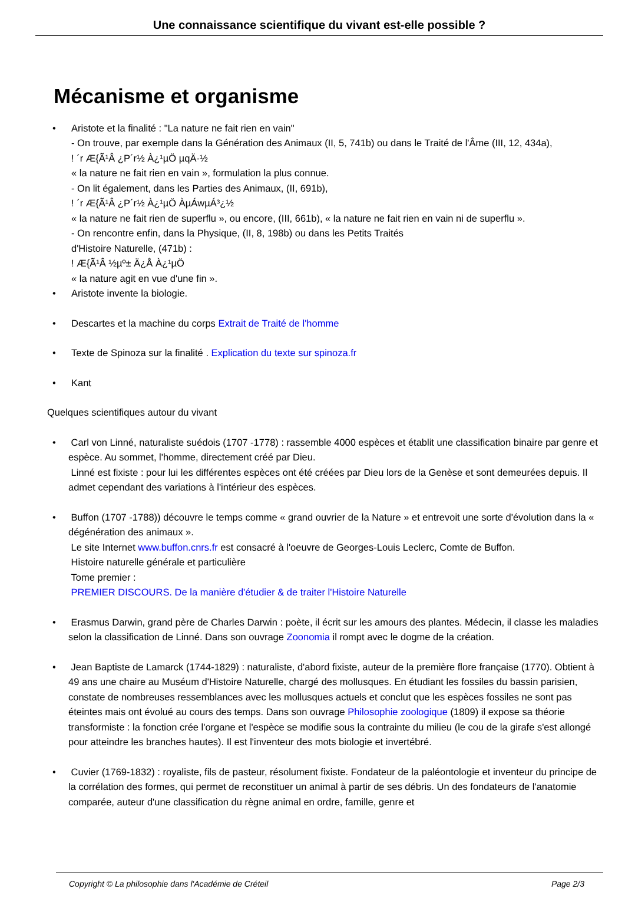Une connaissance scientifique du vivant est-elle possible ?
Mécanisme et organisme
Aristote et la finalité : "La nature ne fait rien en vain"
- On trouve, par exemple dans la Génération des Animaux (II, 5, 741b) ou dans le Traité de l'Âme (III, 12, 434a),
! ´r Æ{Ã¹Â ¿P´r½ À¿¹µÖ µqÄ·½
« la nature ne fait rien en vain », formulation la plus connue.
- On lit également, dans les Parties des Animaux, (II, 691b),
! ´r Æ{Ã¹Â ¿P´r½ À¿¹µÖ ÀµÁwµÁ³¿½
« la nature ne fait rien de superflu », ou encore, (III, 661b), « la nature ne fait rien en vain ni de superflu ».
- On rencontre enfin, dans la Physique, (II, 8, 198b) ou dans les Petits Traités
d'Histoire Naturelle, (471b) :
! Æ{Ã¹Â ½µº± Ä¿Å À¿¹µÖ
« la nature agit en vue d'une fin ».
Aristote invente la biologie.
Descartes et la machine du corps Extrait de Traité de l'homme
Texte de Spinoza sur la finalité . Explication du texte sur spinoza.fr
Kant
Quelques scientifiques autour du vivant
Carl von Linné, naturaliste suédois (1707 -1778) : rassemble 4000 espèces et établit une classification binaire par genre et espèce. Au sommet, l'homme, directement créé par Dieu.
Linné est fixiste : pour lui les différentes espèces ont été créées par Dieu lors de la Genèse et sont demeurées depuis. Il admet cependant des variations à l'intérieur des espèces.
Buffon (1707 -1788)) découvre le temps comme « grand ouvrier de la Nature » et entrevoit une sorte d'évolution dans la « dégénération des animaux ».
Le site Internet www.buffon.cnrs.fr est consacré à l'oeuvre de Georges-Louis Leclerc, Comte de Buffon.
Histoire naturelle générale et particulière
Tome premier :
PREMIER DISCOURS. De la manière d'étudier & de traiter l'Histoire Naturelle
Erasmus Darwin, grand père de Charles Darwin : poète, il écrit sur les amours des plantes. Médecin, il classe les maladies selon la classification de Linné. Dans son ouvrage Zoonomia il rompt avec le dogme de la création.
Jean Baptiste de Lamarck (1744-1829) : naturaliste, d'abord fixiste, auteur de la première flore française (1770). Obtient à 49 ans une chaire au Muséum d'Histoire Naturelle, chargé des mollusques. En étudiant les fossiles du bassin parisien, constate de nombreuses ressemblances avec les mollusques actuels et conclut que les espèces fossiles ne sont pas éteintes mais ont évolué au cours des temps. Dans son ouvrage Philosophie zoologique (1809) il expose sa théorie transformiste : la fonction crée l'organe et l'espèce se modifie sous la contrainte du milieu (le cou de la girafe s'est allongé pour atteindre les branches hautes). Il est l'inventeur des mots biologie et invertébré.
Cuvier (1769-1832) : royaliste, fils de pasteur, résolument fixiste. Fondateur de la paléontologie et inventeur du principe de la corrélation des formes, qui permet de reconstituer un animal à partir de ses débris. Un des fondateurs de l'anatomie comparée, auteur d'une classification du règne animal en ordre, famille, genre et
Copyright © La philosophie dans l'Académie de Créteil Page 2/3